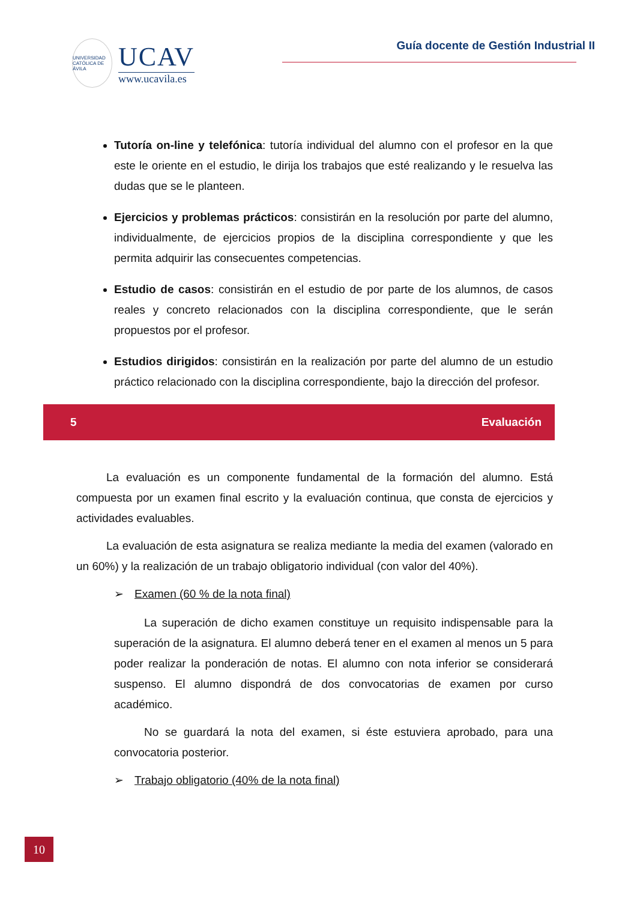UNIVERSIDAD CATÓLICA DE ÁVILA
UCAV
www.ucavila.es
Guía docente de Gestión Industrial II
Tutoría on-line y telefónica: tutoría individual del alumno con el profesor en la que este le oriente en el estudio, le dirija los trabajos que esté realizando y le resuelva las dudas que se le planteen.
Ejercicios y problemas prácticos: consistirán en la resolución por parte del alumno, individualmente, de ejercicios propios de la disciplina correspondiente y que les permita adquirir las consecuentes competencias.
Estudio de casos: consistirán en el estudio de por parte de los alumnos, de casos reales y concreto relacionados con la disciplina correspondiente, que le serán propuestos por el profesor.
Estudios dirigidos: consistirán en la realización por parte del alumno de un estudio práctico relacionado con la disciplina correspondiente, bajo la dirección del profesor.
5 Evaluación
La evaluación es un componente fundamental de la formación del alumno. Está compuesta por un examen final escrito y la evaluación continua, que consta de ejercicios y actividades evaluables.
La evaluación de esta asignatura se realiza mediante la media del examen (valorado en un 60%) y la realización de un trabajo obligatorio individual (con valor del 40%).
➢ Examen (60 % de la nota final)
La superación de dicho examen constituye un requisito indispensable para la superación de la asignatura. El alumno deberá tener en el examen al menos un 5 para poder realizar la ponderación de notas. El alumno con nota inferior se considerará suspenso. El alumno dispondrá de dos convocatorias de examen por curso académico.
No se guardará la nota del examen, si éste estuviera aprobado, para una convocatoria posterior.
➢ Trabajo obligatorio (40% de la nota final)
10